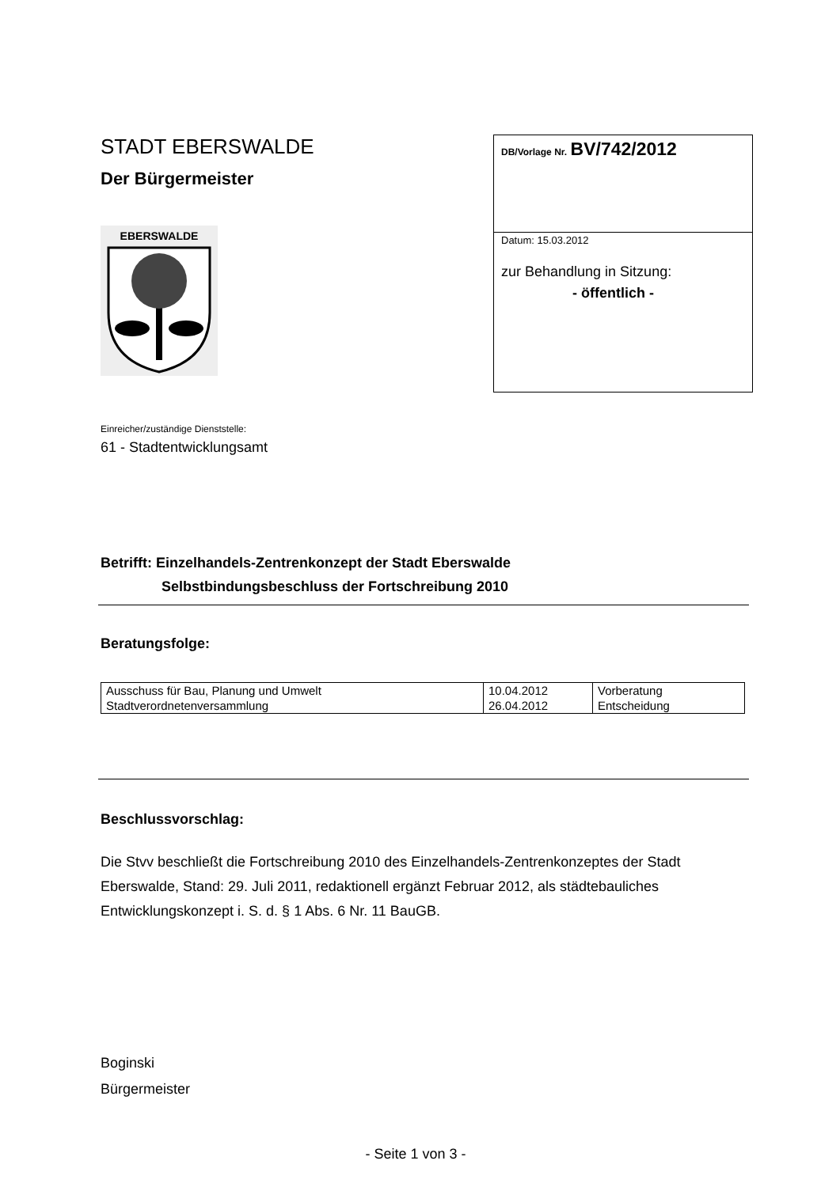STADT EBERSWALDE
Der Bürgermeister
EBERSWALDE
DB/Vorlage Nr. BV/742/2012
Datum: 15.03.2012
zur Behandlung in Sitzung:
- öffentlich -
Einreicher/zuständige Dienststelle:
61 - Stadtentwicklungsamt
Betrifft: Einzelhandels-Zentrenkonzept der Stadt Eberswalde
Selbstbindungsbeschluss der Fortschreibung 2010
Beratungsfolge:
| Ausschuss für Bau, Planung und Umwelt | 10.04.2012 | Vorberatung |
| Stadtverordnetenversammlung | 26.04.2012 | Entscheidung |
Beschlussvorschlag:
Die Stvv beschließt die Fortschreibung 2010 des Einzelhandels-Zentrenkonzeptes der Stadt Eberswalde, Stand: 29. Juli 2011, redaktionell ergänzt Februar 2012, als städtebauliches Entwicklungskonzept i. S. d. § 1 Abs. 6 Nr. 11 BauGB.
Boginski
Bürgermeister
- Seite 1 von 3 -